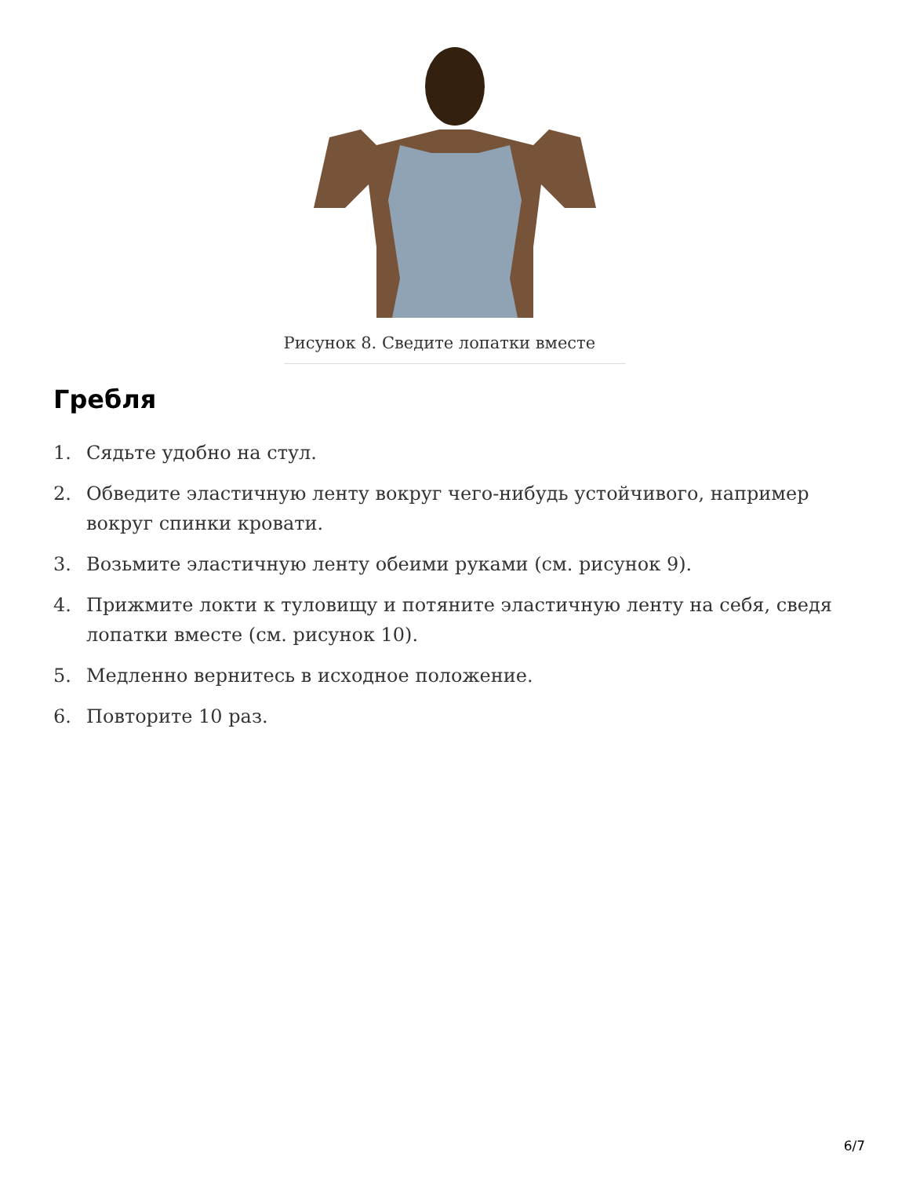Рисунок 8. Сведите лопатки вместе
Гребля
1. Сядьте удобно на стул.
2. Обведите эластичную ленту вокруг чего-нибудь устойчивого, например вокруг спинки кровати.
3. Возьмите эластичную ленту обеими руками (см. рисунок 9).
4. Прижмите локти к туловищу и потяните эластичную ленту на себя, сведя лопатки вместе (см. рисунок 10).
5. Медленно вернитесь в исходное положение.
6. Повторите 10 раз.
6/7